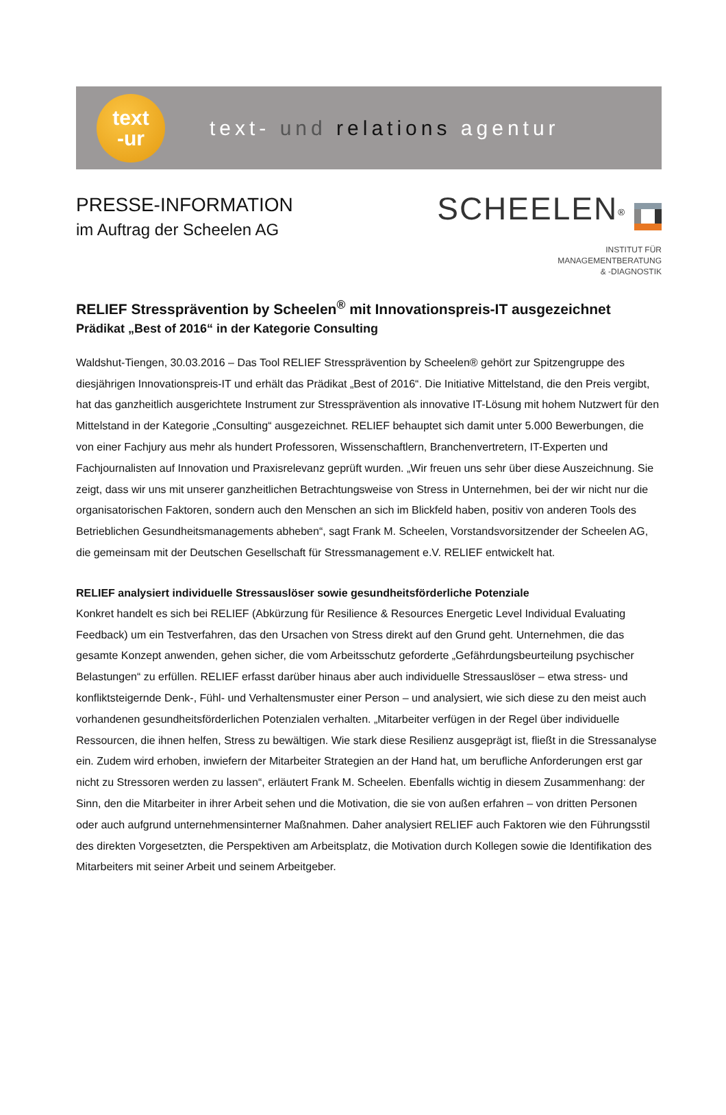text
-ur
text- und relations agentur
PRESSE-INFORMATION
im Auftrag der Scheelen AG
SCHEELEN<sup>®</sup>
INSTITUT FÜR
MANAGEMENTBERATUNG
& -DIAGNOSTIK
RELIEF Stressprävention by Scheelen<sup>®</sup> mit Innovationspreis-IT ausgezeichnet
Prädikat „Best of 2016“ in der Kategorie Consulting
Waldshut-Tiengen, 30.03.2016 – Das Tool RELIEF Stressprävention by Scheelen® gehört zur Spitzengruppe des diesjährigen Innovationspreis-IT und erhält das Prädikat „Best of 2016“. Die Initiative Mittelstand, die den Preis vergibt, hat das ganzheitlich ausgerichtete Instrument zur Stressprävention als innovative IT-Lösung mit hohem Nutzwert für den Mittelstand in der Kategorie „Consulting“ ausgezeichnet. RELIEF behauptet sich damit unter 5.000 Bewerbungen, die von einer Fachjury aus mehr als hundert Professoren, Wissenschaftlern, Branchenvertretern, IT-Experten und Fachjournalisten auf Innovation und Praxisrelevanz geprüft wurden. „Wir freuen uns sehr über diese Auszeichnung. Sie zeigt, dass wir uns mit unserer ganzheitlichen Betrachtungsweise von Stress in Unternehmen, bei der wir nicht nur die organisatorischen Faktoren, sondern auch den Menschen an sich im Blickfeld haben, positiv von anderen Tools des Betrieblichen Gesundheitsmanagements abheben“, sagt Frank M. Scheelen, Vorstandsvorsitzender der Scheelen AG, die gemeinsam mit der Deutschen Gesellschaft für Stressmanagement e.V. RELIEF entwickelt hat.
RELIEF analysiert individuelle Stressauslöser sowie gesundheitsförderliche Potenziale
Konkret handelt es sich bei RELIEF (Abkürzung für Resilience & Resources Energetic Level Individual Evaluating Feedback) um ein Testverfahren, das den Ursachen von Stress direkt auf den Grund geht. Unternehmen, die das gesamte Konzept anwenden, gehen sicher, die vom Arbeitsschutz geforderte „Gefährdungsbeurteilung psychischer Belastungen“ zu erfüllen. RELIEF erfasst darüber hinaus aber auch individuelle Stressauslöser – etwa stress- und konfliktsteigernde Denk-, Fühl- und Verhaltensmuster einer Person – und analysiert, wie sich diese zu den meist auch vorhandenen gesundheitsförderlichen Potenzialen verhalten. „Mitarbeiter verfügen in der Regel über individuelle Ressourcen, die ihnen helfen, Stress zu bewältigen. Wie stark diese Resilienz ausgeprägt ist, fließt in die Stressanalyse ein. Zudem wird erhoben, inwiefern der Mitarbeiter Strategien an der Hand hat, um berufliche Anforderungen erst gar nicht zu Stressoren werden zu lassen“, erläutert Frank M. Scheelen. Ebenfalls wichtig in diesem Zusammenhang: der Sinn, den die Mitarbeiter in ihrer Arbeit sehen und die Motivation, die sie von außen erfahren – von dritten Personen oder auch aufgrund unternehmensinterner Maßnahmen. Daher analysiert RELIEF auch Faktoren wie den Führungsstil des direkten Vorgesetzten, die Perspektiven am Arbeitsplatz, die Motivation durch Kollegen sowie die Identifikation des Mitarbeiters mit seiner Arbeit und seinem Arbeitgeber.